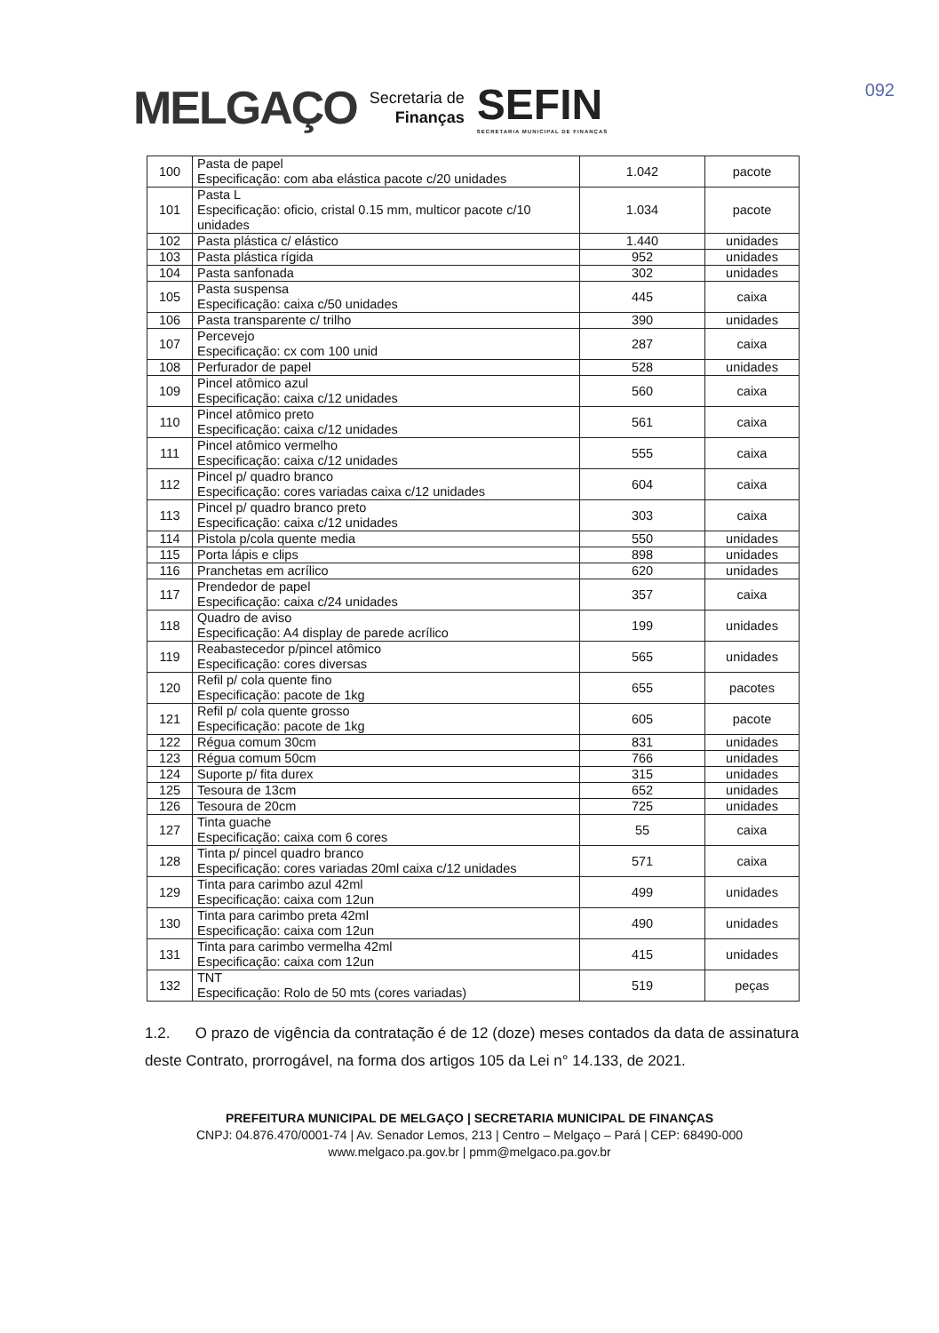MELGAÇO Secretaria de
Finanças SEFIN
SECRETARIA MUNICIPAL DE FINANÇAS
092
| 100 | Pasta de papel Especificação: com aba elástica pacote c/20 unidades | 1.042 | pacote |
| 101 | Pasta L Especificação: oficio, cristal 0.15 mm, multicor pacote c/10 unidades | 1.034 | pacote |
| 102 | Pasta plástica c/ elástico | 1.440 | unidades |
| 103 | Pasta plástica rígida | 952 | unidades |
| 104 | Pasta sanfonada | 302 | unidades |
| 105 | Pasta suspensa Especificação: caixa c/50 unidades | 445 | caixa |
| 106 | Pasta transparente c/ trilho | 390 | unidades |
| 107 | Percevejo Especificação: cx com 100 unid | 287 | caixa |
| 108 | Perfurador de papel | 528 | unidades |
| 109 | Pincel atômico azul Especificação: caixa c/12 unidades | 560 | caixa |
| 110 | Pincel atômico preto Especificação: caixa c/12 unidades | 561 | caixa |
| 111 | Pincel atômico vermelho Especificação: caixa c/12 unidades | 555 | caixa |
| 112 | Pincel p/ quadro branco Especificação: cores variadas caixa c/12 unidades | 604 | caixa |
| 113 | Pincel p/ quadro branco preto Especificação: caixa c/12 unidades | 303 | caixa |
| 114 | Pistola p/cola quente media | 550 | unidades |
| 115 | Porta lápis e clips | 898 | unidades |
| 116 | Pranchetas em acrílico | 620 | unidades |
| 117 | Prendedor de papel Especificação: caixa c/24 unidades | 357 | caixa |
| 118 | Quadro de aviso Especificação: A4 display de parede acrílico | 199 | unidades |
| 119 | Reabastecedor p/pincel atômico Especificação: cores diversas | 565 | unidades |
| 120 | Refil p/ cola quente fino Especificação: pacote de 1kg | 655 | pacotes |
| 121 | Refil p/ cola quente grosso Especificação: pacote de 1kg | 605 | pacote |
| 122 | Régua comum 30cm | 831 | unidades |
| 123 | Régua comum 50cm | 766 | unidades |
| 124 | Suporte p/ fita durex | 315 | unidades |
| 125 | Tesoura de 13cm | 652 | unidades |
| 126 | Tesoura de 20cm | 725 | unidades |
| 127 | Tinta guache Especificação: caixa com 6 cores | 55 | caixa |
| 128 | Tinta p/ pincel quadro branco Especificação: cores variadas 20ml caixa c/12 unidades | 571 | caixa |
| 129 | Tinta para carimbo azul 42ml Especificação: caixa com 12un | 499 | unidades |
| 130 | Tinta para carimbo preta 42ml Especificação: caixa com 12un | 490 | unidades |
| 131 | Tinta para carimbo vermelha 42ml Especificação: caixa com 12un | 415 | unidades |
| 132 | TNT Especificação: Rolo de 50 mts (cores variadas) | 519 | peças |
1.2. O prazo de vigência da contratação é de 12 (doze) meses contados da data de assinatura deste Contrato, prorrogável, na forma dos artigos 105 da Lei n° 14.133, de 2021.
PREFEITURA MUNICIPAL DE MELGAÇO | SECRETARIA MUNICIPAL DE FINANÇAS
CNPJ: 04.876.470/0001-74 | Av. Senador Lemos, 213 | Centro – Melgaço – Pará | CEP: 68490-000
www.melgaco.pa.gov.br | pmm@melgaco.pa.gov.br